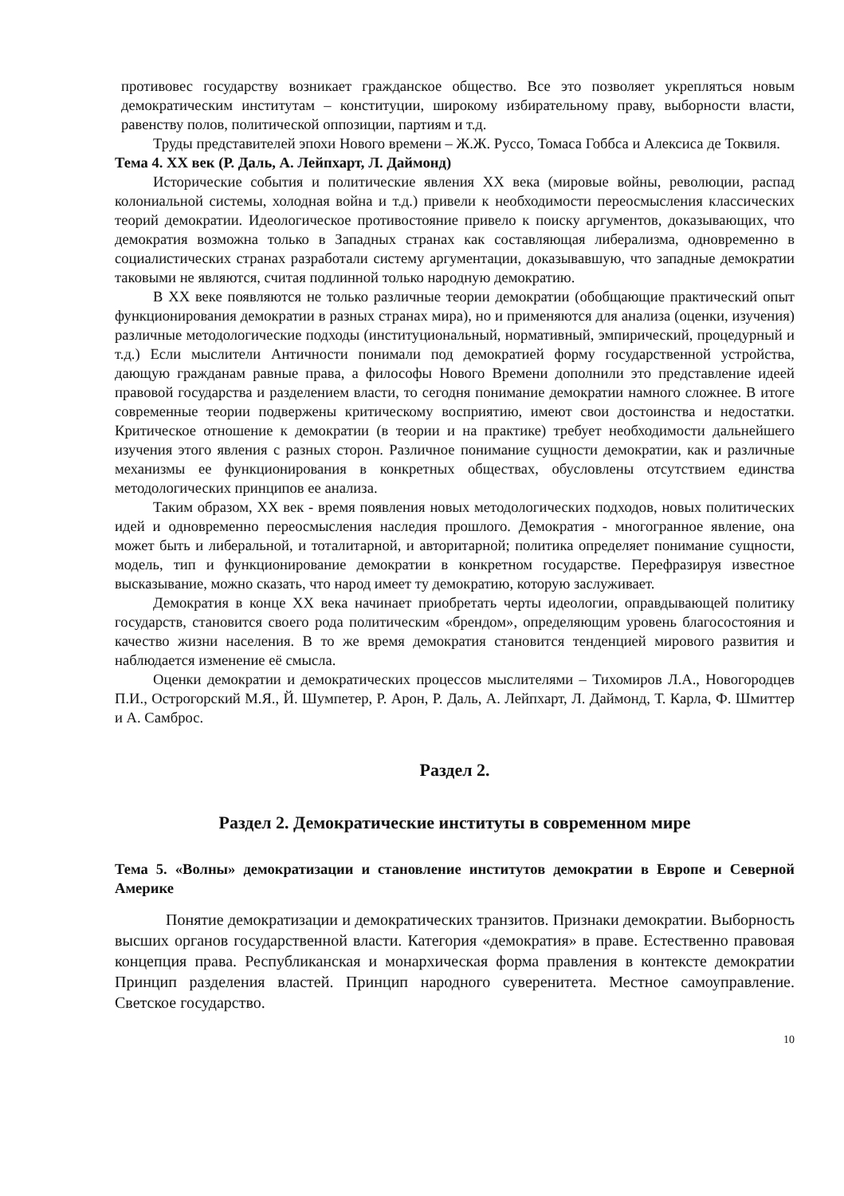противовес государству возникает гражданское общество. Все это позволяет укрепляться новым демократическим институтам – конституции, широкому избирательному праву, выборности власти, равенству полов, политической оппозиции, партиям и т.д.
Труды представителей эпохи Нового времени – Ж.Ж. Руссо, Томаса Гоббса и Алексиса де Токвиля.
Тема 4. XX век (Р. Даль, А. Лейпхарт, Л. Даймонд)
Исторические события и политические явления XX века (мировые войны, революции, распад колониальной системы, холодная война и т.д.) привели к необходимости переосмысления классических теорий демократии. Идеологическое противостояние привело к поиску аргументов, доказывающих, что демократия возможна только в Западных странах как составляющая либерализма, одновременно в социалистических странах разработали систему аргументации, доказывавшую, что западные демократии таковыми не являются, считая подлинной только народную демократию.
В XX веке появляются не только различные теории демократии (обобщающие практический опыт функционирования демократии в разных странах мира), но и применяются для анализа (оценки, изучения) различные методологические подходы (институциональный, нормативный, эмпирический, процедурный и т.д.) Если мыслители Античности понимали под демократией форму государственной устройства, дающую гражданам равные права, а философы Нового Времени дополнили это представление идеей правовой государства и разделением власти, то сегодня понимание демократии намного сложнее. В итоге современные теории подвержены критическому восприятию, имеют свои достоинства и недостатки. Критическое отношение к демократии (в теории и на практике) требует необходимости дальнейшего изучения этого явления с разных сторон. Различное понимание сущности демократии, как и различные механизмы ее функционирования в конкретных обществах, обусловлены отсутствием единства методологических принципов ее анализа.
Таким образом, XX век - время появления новых методологических подходов, новых политических идей и одновременно переосмысления наследия прошлого. Демократия - многогранное явление, она может быть и либеральной, и тоталитарной, и авторитарной; политика определяет понимание сущности, модель, тип и функционирование демократии в конкретном государстве. Перефразируя известное высказывание, можно сказать, что народ имеет ту демократию, которую заслуживает.
Демократия в конце XX века начинает приобретать черты идеологии, оправдывающей политику государств, становится своего рода политическим «брендом», определяющим уровень благосостояния и качество жизни населения. В то же время демократия становится тенденцией мирового развития и наблюдается изменение её смысла.
Оценки демократии и демократических процессов мыслителями – Тихомиров Л.А., Новогородцев П.И., Острогорский М.Я., Й. Шумпетер, Р. Арон, Р. Даль, А. Лейпхарт, Л. Даймонд, Т. Карла, Ф. Шмиттер и А. Самброс.
Раздел 2.
Раздел 2. Демократические институты в современном мире
Тема 5. «Волны» демократизации и становление институтов демократии в Европе и Северной Америке
Понятие демократизации и демократических транзитов. Признаки демократии. Выборность высших органов государственной власти. Категория «демократия» в праве. Естественно правовая концепция права. Республиканская и монархическая форма правления в контексте демократии Принцип разделения властей. Принцип народного суверенитета. Местное самоуправление. Светское государство.
10